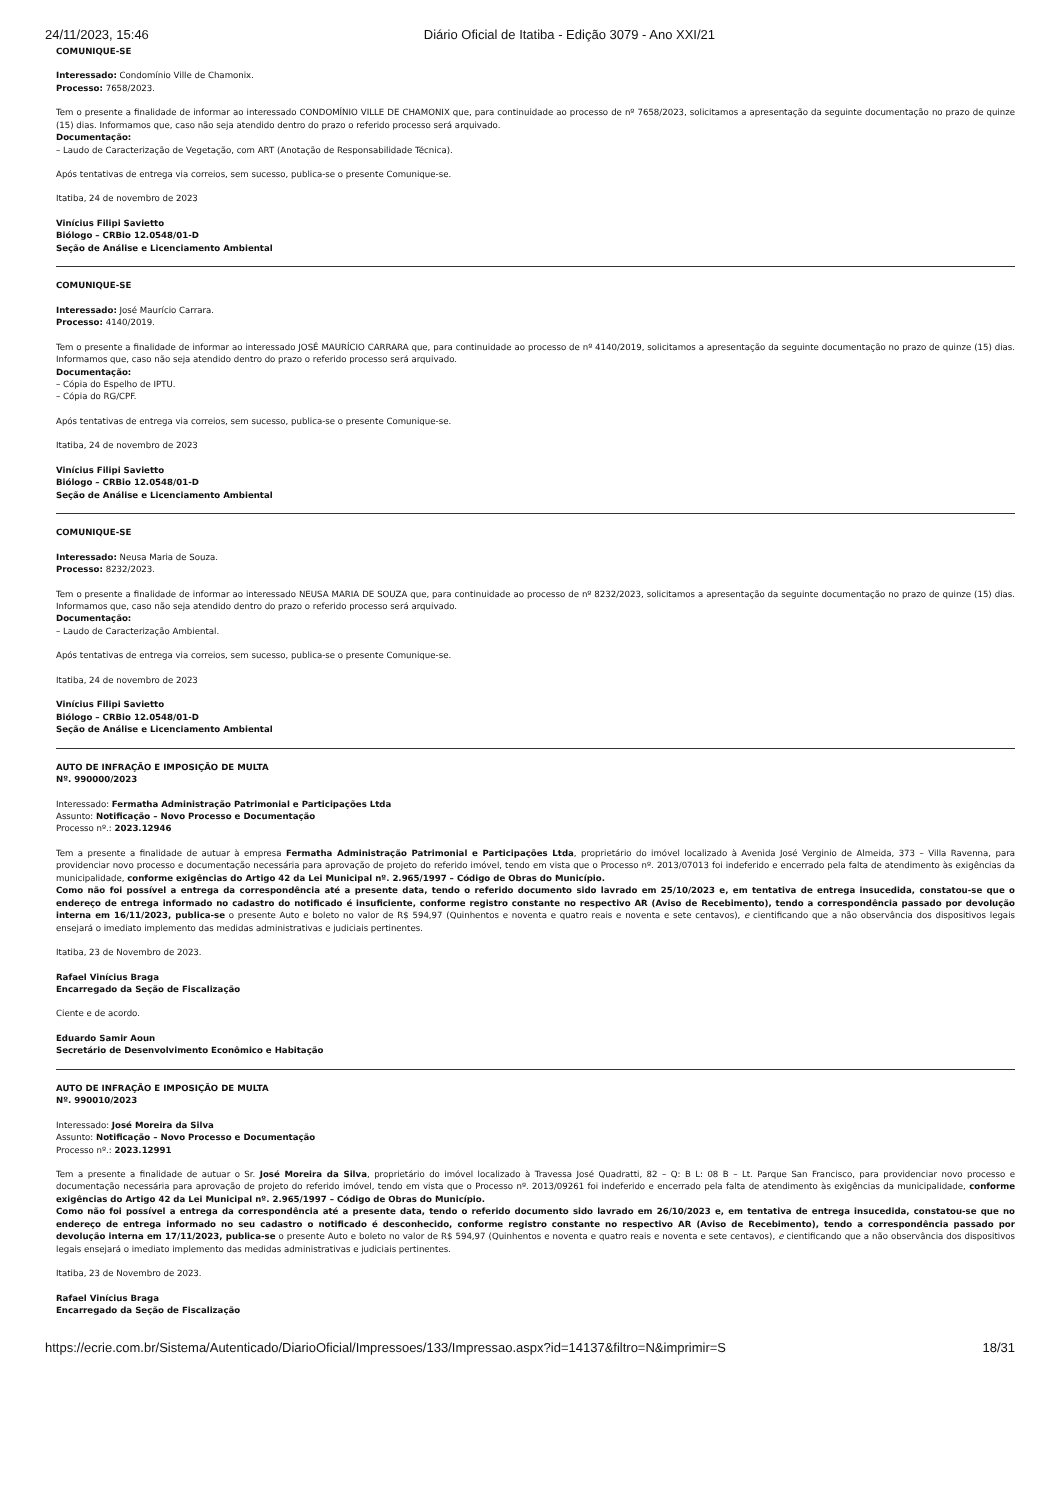24/11/2023, 15:46 Diário Oficial de Itatiba - Edição 3079 - Ano XXI/21
COMUNIQUE-SE
Interessado: Condomínio Ville de Chamonix.
Processo: 7658/2023.
Tem o presente a finalidade de informar ao interessado CONDOMÍNIO VILLE DE CHAMONIX que, para continuidade ao processo de nº 7658/2023, solicitamos a apresentação da seguinte documentação no prazo de quinze (15) dias. Informamos que, caso não seja atendido dentro do prazo o referido processo será arquivado.
Documentação:
– Laudo de Caracterização de Vegetação, com ART (Anotação de Responsabilidade Técnica).
Após tentativas de entrega via correios, sem sucesso, publica-se o presente Comunique-se.
Itatiba, 24 de novembro de 2023
Vinícius Filipi Savietto
Biólogo – CRBio 12.0548/01-D
Seção de Análise e Licenciamento Ambiental
COMUNIQUE-SE
Interessado: José Maurício Carrara.
Processo: 4140/2019.
Tem o presente a finalidade de informar ao interessado JOSÉ MAURÍCIO CARRARA que, para continuidade ao processo de nº 4140/2019, solicitamos a apresentação da seguinte documentação no prazo de quinze (15) dias. Informamos que, caso não seja atendido dentro do prazo o referido processo será arquivado.
Documentação:
– Cópia do Espelho de IPTU.
– Cópia do RG/CPF.
Após tentativas de entrega via correios, sem sucesso, publica-se o presente Comunique-se.
Itatiba, 24 de novembro de 2023
Vinícius Filipi Savietto
Biólogo – CRBio 12.0548/01-D
Seção de Análise e Licenciamento Ambiental
COMUNIQUE-SE
Interessado: Neusa Maria de Souza.
Processo: 8232/2023.
Tem o presente a finalidade de informar ao interessado NEUSA MARIA DE SOUZA que, para continuidade ao processo de nº 8232/2023, solicitamos a apresentação da seguinte documentação no prazo de quinze (15) dias. Informamos que, caso não seja atendido dentro do prazo o referido processo será arquivado.
Documentação:
– Laudo de Caracterização Ambiental.
Após tentativas de entrega via correios, sem sucesso, publica-se o presente Comunique-se.
Itatiba, 24 de novembro de 2023
Vinícius Filipi Savietto
Biólogo – CRBio 12.0548/01-D
Seção de Análise e Licenciamento Ambiental
AUTO DE INFRAÇÃO E IMPOSIÇÃO DE MULTA
Nº. 990000/2023
Interessado: Fermatha Administração Patrimonial e Participações Ltda
Assunto: Notificação – Novo Processo e Documentação
Processo nº.: 2023.12946
Tem a presente a finalidade de autuar à empresa Fermatha Administração Patrimonial e Participações Ltda, proprietário do imóvel localizado à Avenida José Verginio de Almeida, 373 – Villa Ravenna, para providenciar novo processo e documentação necessária para aprovação de projeto do referido imóvel, tendo em vista que o Processo nº. 2013/07013 foi indeferido e encerrado pela falta de atendimento às exigências da municipalidade, conforme exigências do Artigo 42 da Lei Municipal nº. 2.965/1997 – Código de Obras do Município.
Como não foi possível a entrega da correspondência até a presente data, tendo o referido documento sido lavrado em 25/10/2023 e, em tentativa de entrega insucedida, constatou-se que o endereço de entrega informado no cadastro do notificado é insuficiente, conforme registro constante no respectivo AR (Aviso de Recebimento), tendo a correspondência passado por devolução interna em 16/11/2023, publica-se o presente Auto e boleto no valor de R$ 594,97 (Quinhentos e noventa e quatro reais e noventa e sete centavos), e cientificando que a não observância dos dispositivos legais ensejará o imediato implemento das medidas administrativas e judiciais pertinentes.
Itatiba, 23 de Novembro de 2023.
Rafael Vinícius Braga
Encarregado da Seção de Fiscalização
Ciente e de acordo.
Eduardo Samir Aoun
Secretário de Desenvolvimento Econômico e Habitação
AUTO DE INFRAÇÃO E IMPOSIÇÃO DE MULTA
Nº. 990010/2023
Interessado: José Moreira da Silva
Assunto: Notificação – Novo Processo e Documentação
Processo nº.: 2023.12991
Tem a presente a finalidade de autuar o Sr. José Moreira da Silva, proprietário do imóvel localizado à Travessa José Quadratti, 82 – Q: B L: 08 B – Lt. Parque San Francisco, para providenciar novo processo e documentação necessária para aprovação de projeto do referido imóvel, tendo em vista que o Processo nº. 2013/09261 foi indeferido e encerrado pela falta de atendimento às exigências da municipalidade, conforme exigências do Artigo 42 da Lei Municipal nº. 2.965/1997 – Código de Obras do Município.
Como não foi possível a entrega da correspondência até a presente data, tendo o referido documento sido lavrado em 26/10/2023 e, em tentativa de entrega insucedida, constatou-se que no endereço de entrega informado no seu cadastro o notificado é desconhecido, conforme registro constante no respectivo AR (Aviso de Recebimento), tendo a correspondência passado por devolução interna em 17/11/2023, publica-se o presente Auto e boleto no valor de R$ 594,97 (Quinhentos e noventa e quatro reais e noventa e sete centavos), e cientificando que a não observância dos dispositivos legais ensejará o imediato implemento das medidas administrativas e judiciais pertinentes.
Itatiba, 23 de Novembro de 2023.
Rafael Vinícius Braga
Encarregado da Seção de Fiscalização
https://ecrie.com.br/Sistema/Autenticado/DiarioOficial/Impressoes/133/Impressao.aspx?id=14137&filtro=N&imprimir=S 18/31